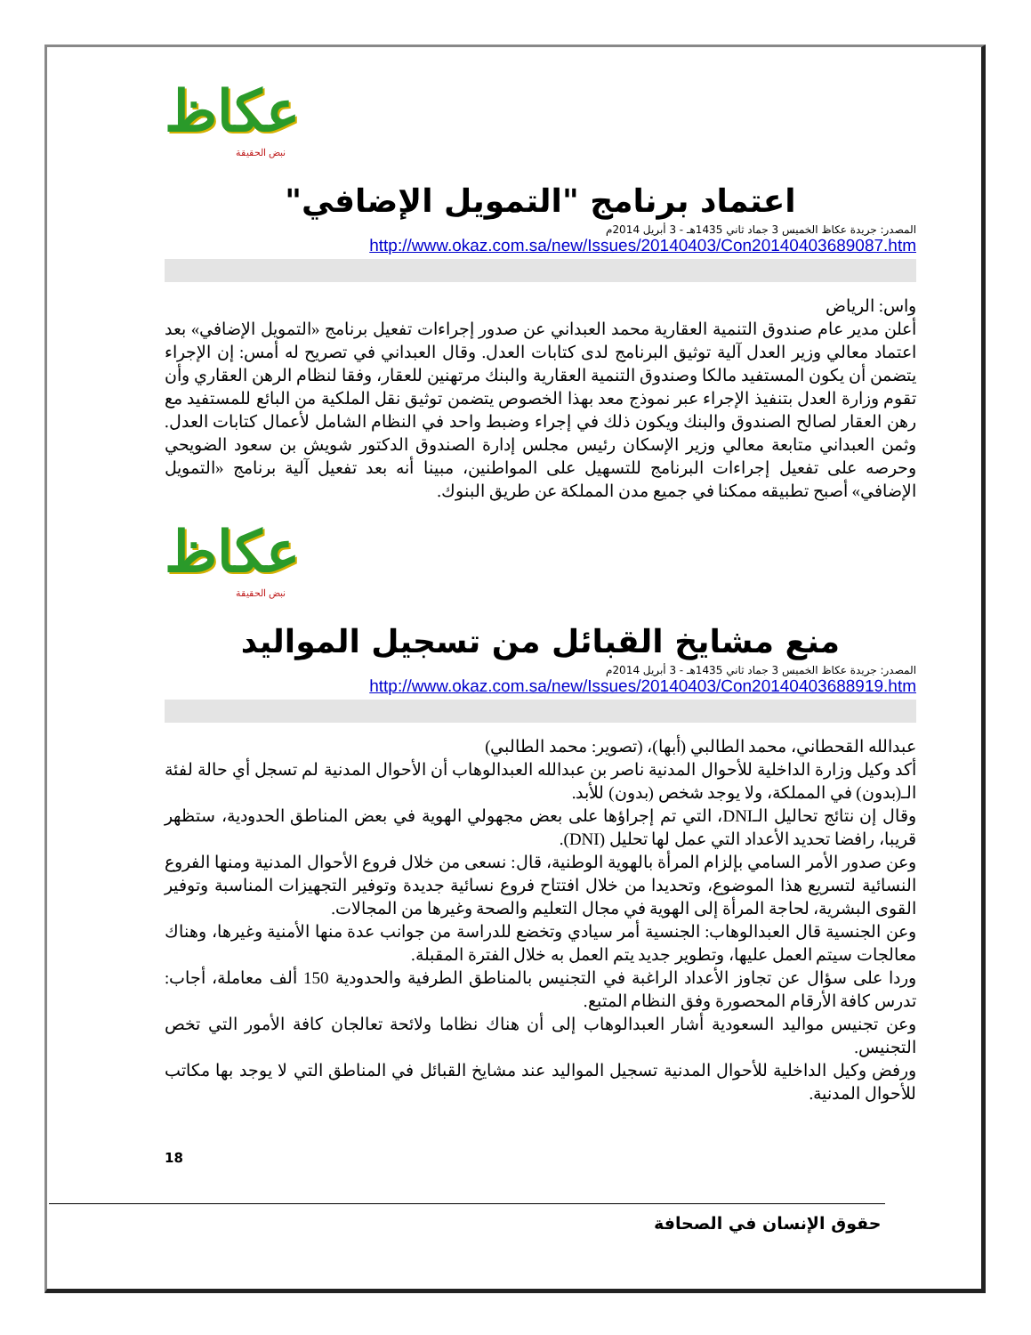عكاظ
نبض الحقيقة
اعتماد برنامج "التمويل الإضافي"
المصدر: جريدة عكاظ الخميس 3 جماد ثاني 1435هـ - 3 أبريل 2014م
http://www.okaz.com.sa/new/Issues/20140403/Con20140403689087.htm
واس: الرياض
أعلن مدير عام صندوق التنمية العقارية محمد العبداني عن صدور إجراءات تفعيل برنامج «التمويل الإضافي» بعد اعتماد معالي وزير العدل آلية توثيق البرنامج لدى كتابات العدل. وقال العبداني في تصريح له أمس: إن الإجراء يتضمن أن يكون المستفيد مالكا وصندوق التنمية العقارية والبنك مرتهنين للعقار، وفقا لنظام الرهن العقاري وأن تقوم وزارة العدل بتنفيذ الإجراء عبر نموذج معد بهذا الخصوص يتضمن توثيق نقل الملكية من البائع للمستفيد مع رهن العقار لصالح الصندوق والبنك ويكون ذلك في إجراء وضبط واحد في النظام الشامل لأعمال كتابات العدل. وثمن العبداني متابعة معالي وزير الإسكان رئيس مجلس إدارة الصندوق الدكتور شويش بن سعود الضويحي وحرصه على تفعيل إجراءات البرنامج للتسهيل على المواطنين، مبينا أنه بعد تفعيل آلية برنامج «التمويل الإضافي» أصبح تطبيقه ممكنا في جميع مدن المملكة عن طريق البنوك.
عكاظ
نبض الحقيقة
منع مشايخ القبائل من تسجيل المواليد
المصدر: جريدة عكاظ الخميس 3 جماد ثاني 1435هـ - 3 أبريل 2014م
http://www.okaz.com.sa/new/Issues/20140403/Con20140403688919.htm
عبدالله القحطاني، محمد الطالبي (أبها)، (تصوير: محمد الطالبي)
أكد وكيل وزارة الداخلية للأحوال المدنية ناصر بن عبدالله العبدالوهاب أن الأحوال المدنية لم تسجل أي حالة لفئة الـ(بدون) في المملكة، ولا يوجد شخص (بدون) للأبد.
وقال إن نتائج تحاليل الـDNI، التي تم إجراؤها على بعض مجهولي الهوية في بعض المناطق الحدودية، ستظهر قريبا، رافضا تحديد الأعداد التي عمل لها تحليل (DNI).
وعن صدور الأمر السامي بإلزام المرأة بالهوية الوطنية، قال: نسعى من خلال فروع الأحوال المدنية ومنها الفروع النسائية لتسريع هذا الموضوع، وتحديدا من خلال افتتاح فروع نسائية جديدة وتوفير التجهيزات المناسبة وتوفير القوى البشرية، لحاجة المرأة إلى الهوية في مجال التعليم والصحة وغيرها من المجالات.
وعن الجنسية قال العبدالوهاب: الجنسية أمر سيادي وتخضع للدراسة من جوانب عدة منها الأمنية وغيرها، وهناك معالجات سيتم العمل عليها، وتطوير جديد يتم العمل به خلال الفترة المقبلة.
وردا على سؤال عن تجاوز الأعداد الراغبة في التجنيس بالمناطق الطرفية والحدودية 150 ألف معاملة، أجاب: تدرس كافة الأرقام المحصورة وفق النظام المتبع.
وعن تجنيس مواليد السعودية أشار العبدالوهاب إلى أن هناك نظاما ولائحة تعالجان كافة الأمور التي تخص التجنيس.
ورفض وكيل الداخلية للأحوال المدنية تسجيل المواليد عند مشايخ القبائل في المناطق التي لا يوجد بها مكاتب للأحوال المدنية.
18
حقوق الإنسان في الصحافة